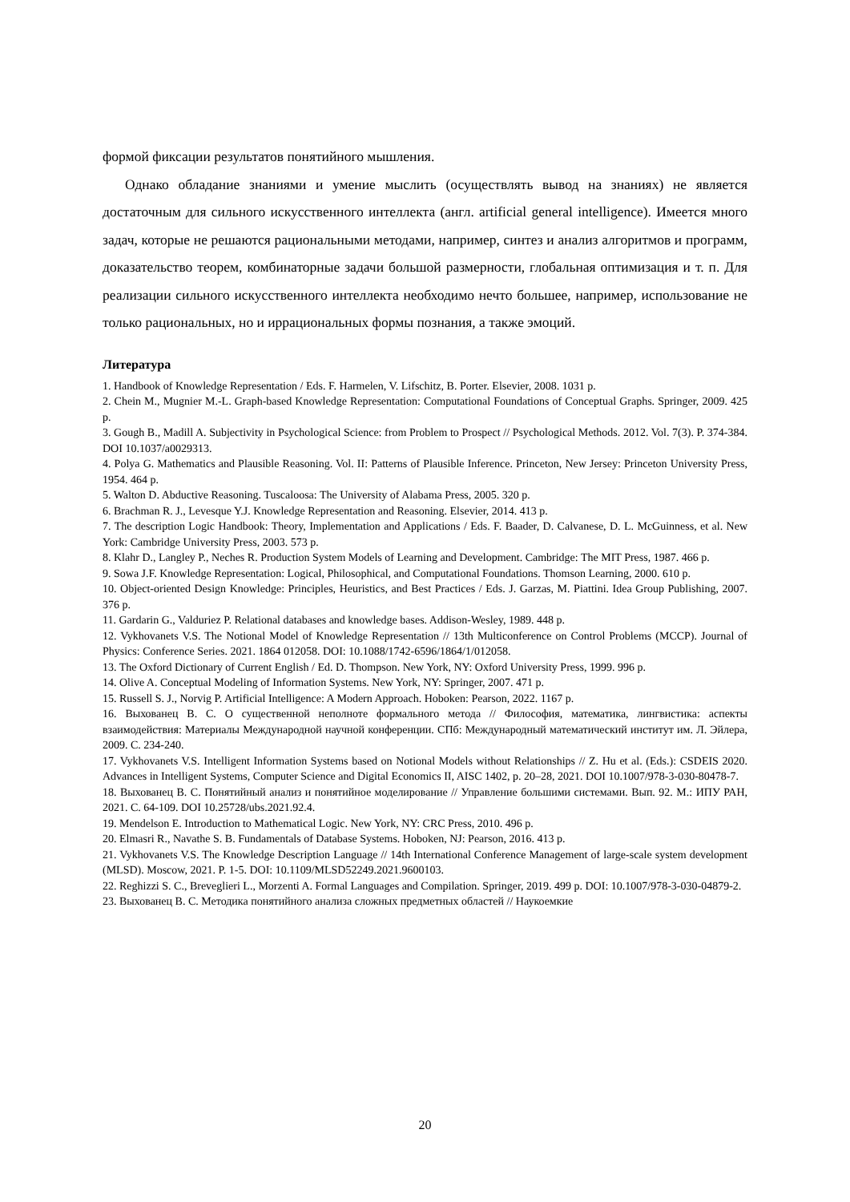формой фиксации результатов понятийного мышления.
Однако обладание знаниями и умение мыслить (осуществлять вывод на знаниях) не является достаточным для сильного искусственного интеллекта (англ. artificial general intelligence). Имеется много задач, которые не решаются рациональными методами, например, синтез и анализ алгоритмов и программ, доказательство теорем, комбинаторные задачи большой размерности, глобальная оптимизация и т. п. Для реализации сильного искусственного интеллекта необходимо нечто большее, например, использование не только рациональных, но и иррациональных формы познания, а также эмоций.
Литература
1. Handbook of Knowledge Representation / Eds. F. Harmelen, V. Lifschitz, B. Porter. Elsevier, 2008. 1031 p.
2. Chein M., Mugnier M.-L. Graph-based Knowledge Representation: Computational Foundations of Conceptual Graphs. Springer, 2009. 425 p.
3. Gough B., Madill A. Subjectivity in Psychological Science: from Problem to Prospect // Psychological Methods. 2012. Vol. 7(3). P. 374-384. DOI 10.1037/a0029313.
4. Polya G. Mathematics and Plausible Reasoning. Vol. II: Patterns of Plausible Inference. Princeton, New Jersey: Princeton University Press, 1954. 464 p.
5. Walton D. Abductive Reasoning. Tuscaloosa: The University of Alabama Press, 2005. 320 p.
6. Brachman R. J., Levesque Y.J. Knowledge Representation and Reasoning. Elsevier, 2014. 413 p.
7. The description Logic Handbook: Theory, Implementation and Applications / Eds. F. Baader, D. Calvanese, D. L. McGuinness, et al. New York: Cambridge University Press, 2003. 573 p.
8. Klahr D., Langley P., Neches R. Production System Models of Learning and Development. Cambridge: The MIT Press, 1987. 466 p.
9. Sowa J.F. Knowledge Representation: Logical, Philosophical, and Computational Foundations. Thomson Learning, 2000. 610 p.
10. Object-oriented Design Knowledge: Principles, Heuristics, and Best Practices / Eds. J. Garzas, M. Piattini. Idea Group Publishing, 2007. 376 p.
11. Gardarin G., Valduriez P. Relational databases and knowledge bases. Addison-Wesley, 1989. 448 p.
12. Vykhovanets V.S. The Notional Model of Knowledge Representation // 13th Multiconference on Control Problems (MCCP). Journal of Physics: Conference Series. 2021. 1864 012058. DOI: 10.1088/1742-6596/1864/1/012058.
13. The Oxford Dictionary of Current English / Ed. D. Thompson. New York, NY: Oxford University Press, 1999. 996 p.
14. Olive A. Conceptual Modeling of Information Systems. New York, NY: Springer, 2007. 471 p.
15. Russell S. J., Norvig P. Artificial Intelligence: A Modern Approach. Hoboken: Pearson, 2022. 1167 p.
16. Выхованец В. С. О существенной неполноте формального метода // Философия, математика, лингвистика: аспекты взаимодействия: Материалы Международной научной конференции. СПб: Международный математический институт им. Л. Эйлера, 2009. С. 234-240.
17. Vykhovanets V.S. Intelligent Information Systems based on Notional Models without Relationships // Z. Hu et al. (Eds.): CSDEIS 2020. Advances in Intelligent Systems, Computer Science and Digital Economics II, AISC 1402, p. 20–28, 2021. DOI 10.1007/978-3-030-80478-7.
18. Выхованец В. С. Понятийный анализ и понятийное моделирование // Управление большими системами. Вып. 92. М.: ИПУ РАН, 2021. С. 64-109. DOI 10.25728/ubs.2021.92.4.
19. Mendelson E. Introduction to Mathematical Logic. New York, NY: CRC Press, 2010. 496 p.
20. Elmasri R., Navathe S. B. Fundamentals of Database Systems. Hoboken, NJ: Pearson, 2016. 413 p.
21. Vykhovanets V.S. The Knowledge Description Language // 14th International Conference Management of large-scale system development (MLSD). Moscow, 2021. P. 1-5. DOI: 10.1109/MLSD52249.2021.9600103.
22. Reghizzi S. C., Breveglieri L., Morzenti A. Formal Languages and Compilation. Springer, 2019. 499 p. DOI: 10.1007/978-3-030-04879-2.
23. Выхованец В. С. Методика понятийного анализа сложных предметных областей // Наукоемкие
20